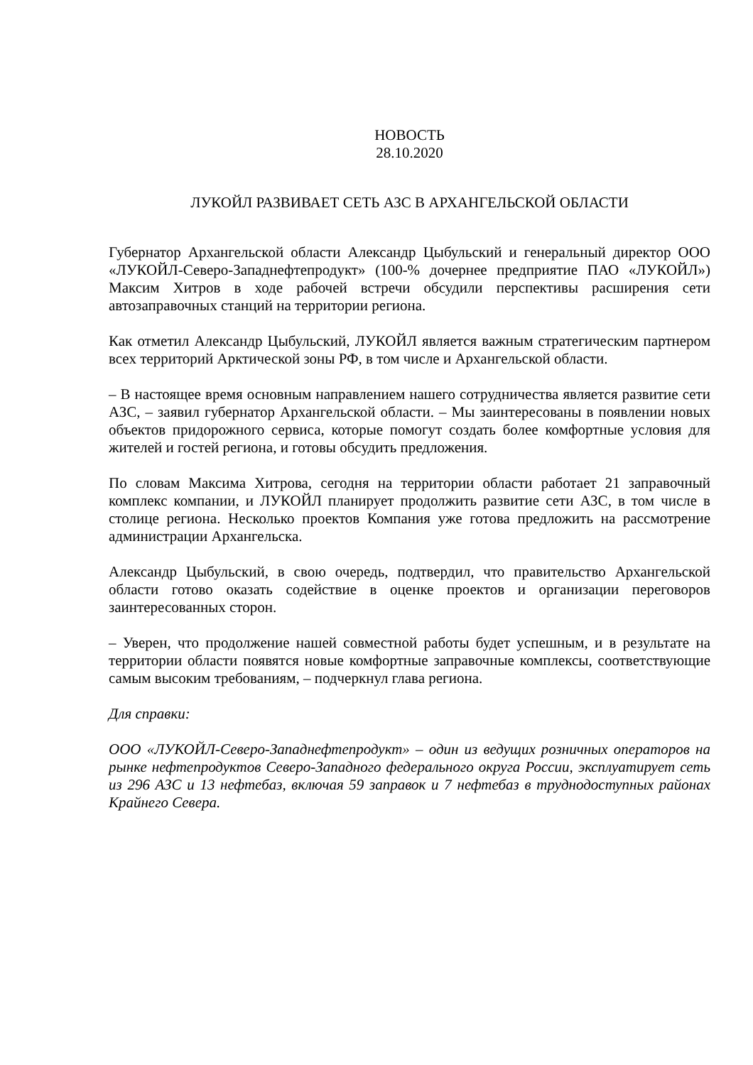НОВОСТЬ
28.10.2020
ЛУКОЙЛ РАЗВИВАЕТ СЕТЬ АЗС В АРХАНГЕЛЬСКОЙ ОБЛАСТИ
Губернатор Архангельской области Александр Цыбульский и генеральный директор ООО «ЛУКОЙЛ-Северо-Западнефтепродукт» (100-% дочернее предприятие ПАО «ЛУКОЙЛ») Максим Хитров в ходе рабочей встречи обсудили перспективы расширения сети автозаправочных станций на территории региона.
Как отметил Александр Цыбульский, ЛУКОЙЛ является важным стратегическим партнером всех территорий Арктической зоны РФ, в том числе и Архангельской области.
– В настоящее время основным направлением нашего сотрудничества является развитие сети АЗС, – заявил губернатор Архангельской области. – Мы заинтересованы в появлении новых объектов придорожного сервиса, которые помогут создать более комфортные условия для жителей и гостей региона, и готовы обсудить предложения.
По словам Максима Хитрова, сегодня на территории области работает 21 заправочный комплекс компании, и ЛУКОЙЛ планирует продолжить развитие сети АЗС, в том числе в столице региона. Несколько проектов Компания уже готова предложить на рассмотрение администрации Архангельска.
Александр Цыбульский, в свою очередь, подтвердил, что правительство Архангельской области готово оказать содействие в оценке проектов и организации переговоров заинтересованных сторон.
– Уверен, что продолжение нашей совместной работы будет успешным, и в результате на территории области появятся новые комфортные заправочные комплексы, соответствующие самым высоким требованиям, – подчеркнул глава региона.
Для справки:
ООО «ЛУКОЙЛ-Северо-Западнефтепродукт» – один из ведущих розничных операторов на рынке нефтепродуктов Северо-Западного федерального округа России, эксплуатирует сеть из 296 АЗС и 13 нефтебаз, включая 59 заправок и 7 нефтебаз в труднодоступных районах Крайнего Севера.